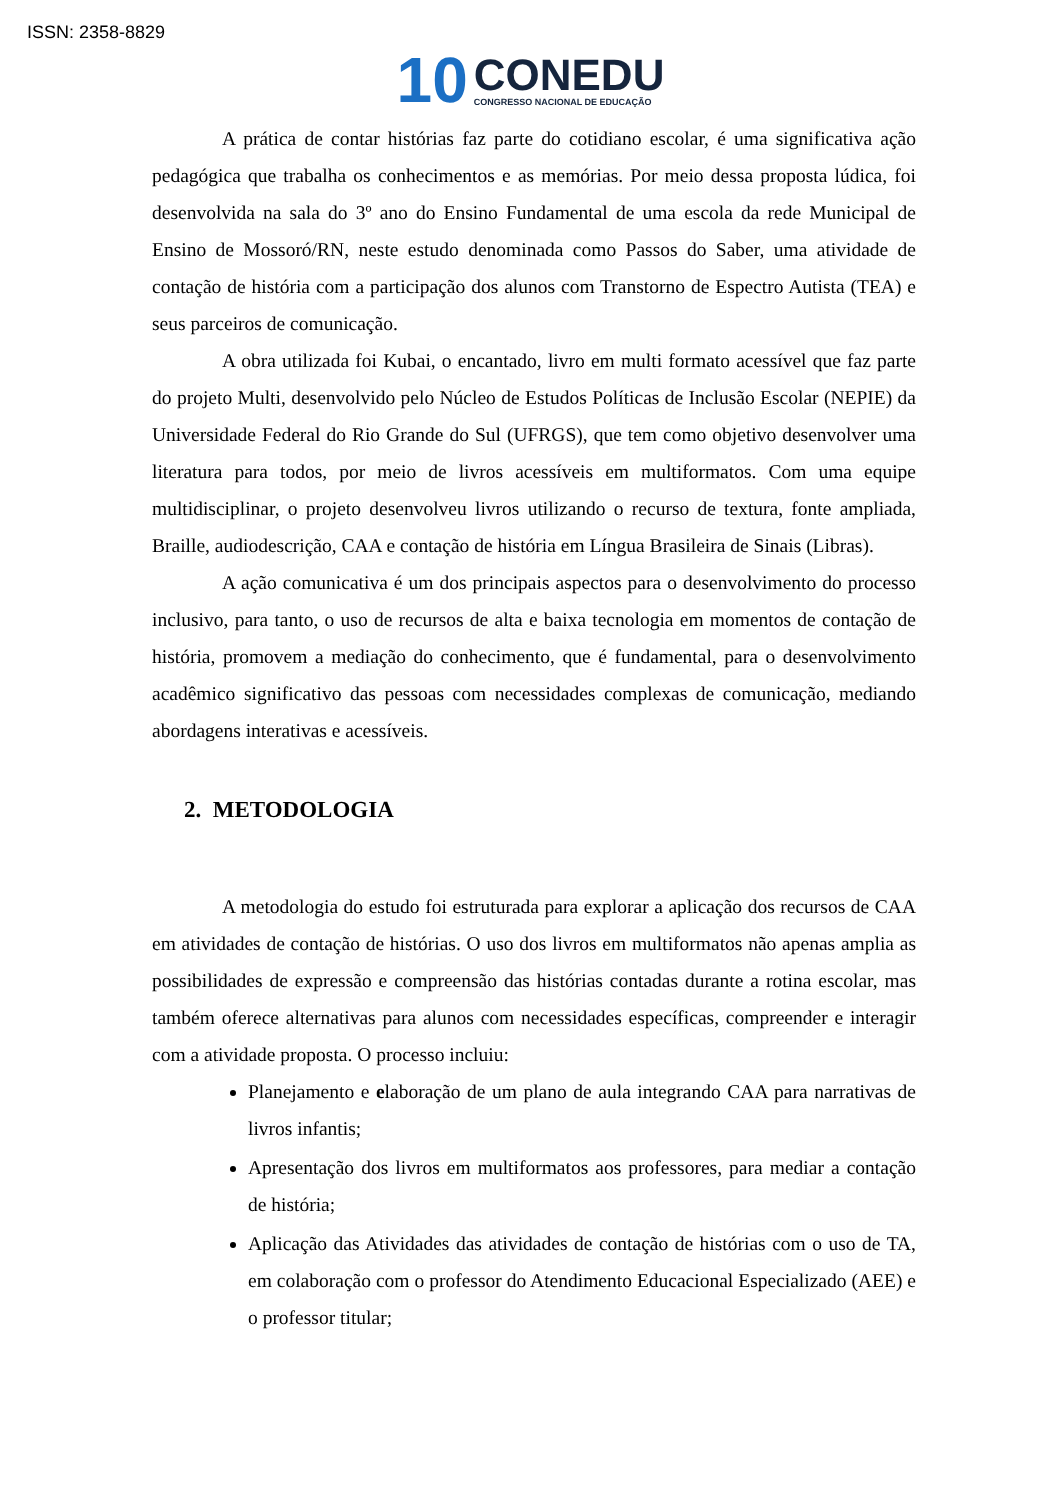ISSN: 2358-8829
10
CONEDU
CONGRESSO NACIONAL DE EDUCAÇÃO
A prática de contar histórias faz parte do cotidiano escolar, é uma significativa ação pedagógica que trabalha os conhecimentos e as memórias. Por meio dessa proposta lúdica, foi desenvolvida na sala do 3º ano do Ensino Fundamental de uma escola da rede Municipal de Ensino de Mossoró/RN, neste estudo denominada como Passos do Saber, uma atividade de contação de história com a participação dos alunos com Transtorno de Espectro Autista (TEA) e seus parceiros de comunicação.
A obra utilizada foi Kubai, o encantado, livro em multi formato acessível que faz parte do projeto Multi, desenvolvido pelo Núcleo de Estudos Políticas de Inclusão Escolar (NEPIE) da Universidade Federal do Rio Grande do Sul (UFRGS), que tem como objetivo desenvolver uma literatura para todos, por meio de livros acessíveis em multiformatos. Com uma equipe multidisciplinar, o projeto desenvolveu livros utilizando o recurso de textura, fonte ampliada, Braille, audiodescrição, CAA e contação de história em Língua Brasileira de Sinais (Libras).
A ação comunicativa é um dos principais aspectos para o desenvolvimento do processo inclusivo, para tanto, o uso de recursos de alta e baixa tecnologia em momentos de contação de história, promovem a mediação do conhecimento, que é fundamental, para o desenvolvimento acadêmico significativo das pessoas com necessidades complexas de comunicação, mediando abordagens interativas e acessíveis.
2. METODOLOGIA
A metodologia do estudo foi estruturada para explorar a aplicação dos recursos de CAA em atividades de contação de histórias. O uso dos livros em multiformatos não apenas amplia as possibilidades de expressão e compreensão das histórias contadas durante a rotina escolar, mas também oferece alternativas para alunos com necessidades específicas, compreender e interagir com a atividade proposta. O processo incluiu:
Planejamento e elaboração de um plano de aula integrando CAA para narrativas de livros infantis;
Apresentação dos livros em multiformatos aos professores, para mediar a contação de história;
Aplicação das Atividades das atividades de contação de histórias com o uso de TA, em colaboração com o professor do Atendimento Educacional Especializado (AEE) e o professor titular;